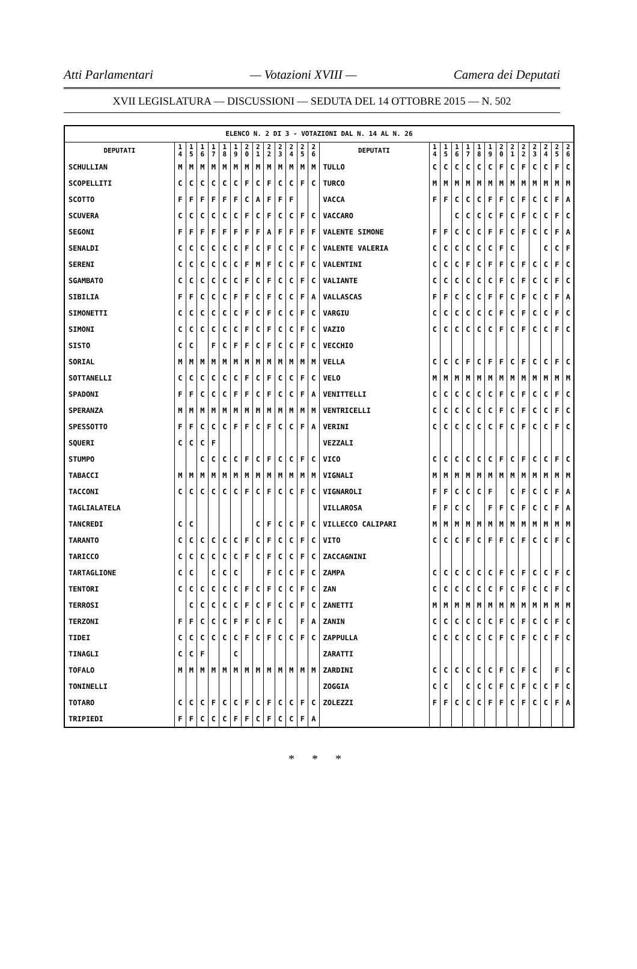Atti Parlamentari — Votazioni XVIII — Camera dei Deputati
XVII LEGISLATURA — DISCUSSIONI — SEDUTA DEL 14 OTTOBRE 2015 — N. 502
| ELENCO N. 2 DI 3 - VOTAZIONI DAL N. 14 AL N. 26 | | | | | | | | | | | | | | | | | | | | | | | | | | | |
| --- | --- | --- | --- | --- | --- | --- | --- | --- | --- | --- | --- | --- | --- | --- | --- | --- | --- | --- | --- | --- | --- | --- | --- | --- | --- | --- | --- |
| DEPUTATI | 1 4 | 1 5 | 1 6 | 1 7 | 1 8 | 1 9 | 2 0 | 2 1 | 2 2 | 2 3 | 2 4 | 2 5 | 2 6 | DEPUTATI | 1 4 | 1 5 | 1 6 | 1 7 | 1 8 | 1 9 | 2 0 | 2 1 | 2 2 | 2 3 | 2 4 | 2 5 | 2 6 |
| SCHULLIAN | M | M | M | M | M | M | M | M | M | M | M | M | M | TULLO | C | C | C | C | C | C | F | C | F | C | C | F | C |
| SCOPELLITI | C | C | C | C | C | C | F | C | F | C | C | F | C | TURCO | M | M | M | M | M | M | M | M | M | M | M | M | M |
| SCOTTO | F | F | F | F | F | F | C | A | F | F | F | | | VACCA | F | F | C | C | C | F | F | C | F | C | C | F | A |
| SCUVERA | C | C | C | C | C | C | F | C | F | C | C | F | C | VACCARO | | | C | C | C | C | F | C | F | C | C | F | C |
| SEGONI | F | F | F | F | F | F | F | F | A | F | F | F | F | VALENTE SIMONE | F | F | C | C | C | F | F | C | F | C | C | F | A |
| SENALDI | C | C | C | C | C | C | F | C | F | C | C | F | C | VALENTE VALERIA | C | C | C | C | C | C | F | C | | | C | C | F |
| SERENI | C | C | C | C | C | C | F | M | F | C | C | F | C | VALENTINI | C | C | C | F | C | F | F | C | F | C | C | F | C |
| SGAMBATO | C | C | C | C | C | C | F | C | F | C | C | F | C | VALIANTE | C | C | C | C | C | C | F | C | F | C | C | F | C |
| SIBILIA | F | F | C | C | C | F | F | C | F | C | C | F | A | VALLASCAS | F | F | C | C | C | F | F | C | F | C | C | F | A |
| SIMONETTI | C | C | C | C | C | C | F | C | F | C | C | F | C | VARGIU | C | C | C | C | C | C | F | C | F | C | C | F | C |
| SIMONI | C | C | C | C | C | C | F | C | F | C | C | F | C | VAZIO | C | C | C | C | C | C | F | C | F | C | C | F | C |
| SISTO | C | C | | F | C | F | F | C | F | C | C | F | C | VECCHIO | | | | | | | | | | | | | |
| SORIAL | M | M | M | M | M | M | M | M | M | M | M | M | M | VELLA | C | C | C | F | C | F | F | C | F | C | C | F | C |
| SOTTANELLI | C | C | C | C | C | C | F | C | F | C | C | F | C | VELO | M | M | M | M | M | M | M | M | M | M | M | M | M |
| SPADONI | F | F | C | C | C | F | F | C | F | C | C | F | A | VENITTELLI | C | C | C | C | C | C | F | C | F | C | C | F | C |
| SPERANZA | M | M | M | M | M | M | M | M | M | M | M | M | M | VENTRICELLI | C | C | C | C | C | C | F | C | F | C | C | F | C |
| SPESSOTTO | F | F | C | C | C | F | F | C | F | C | C | F | A | VERINI | C | C | C | C | C | C | F | C | F | C | C | F | C |
| SQUERI | C | C | C | F | | | | | | | | | | VEZZALI | | | | | | | | | | | | | |
| STUMPO | | | C | C | C | C | F | C | F | C | C | F | C | VICO | C | C | C | C | C | C | F | C | F | C | C | F | C |
| TABACCI | M | M | M | M | M | M | M | M | M | M | M | M | M | VIGNALI | M | M | M | M | M | M | M | M | M | M | M | M | M |
| TACCONI | C | C | C | C | C | C | F | C | F | C | C | F | C | VIGNAROLI | F | F | C | C | C | F | | C | F | C | C | F | A |
| TAGLIALATELA | | | | | | | | | | | | | | VILLAROSA | F | F | C | C | | F | F | C | F | C | C | F | A |
| TANCREDI | C | C | | | | | | C | F | C | C | F | C | VILLECCO CALIPARI | M | M | M | M | M | M | M | M | M | M | M | M | M |
| TARANTO | C | C | C | C | C | C | F | C | F | C | C | F | C | VITO | C | C | C | F | C | F | F | C | F | C | C | F | C |
| TARICCO | C | C | C | C | C | C | F | C | F | C | C | F | C | ZACCAGNINI | | | | | | | | | | | | | |
| TARTAGLIONE | C | C | | C | C | C | | | F | C | C | F | C | ZAMPA | C | C | C | C | C | C | F | C | F | C | C | F | C |
| TENTORI | C | C | C | C | C | C | F | C | F | C | C | F | C | ZAN | C | C | C | C | C | C | F | C | F | C | C | F | C |
| TERROSI | | C | C | C | C | C | F | C | F | C | C | F | C | ZANETTI | M | M | M | M | M | M | M | M | M | M | M | M | M |
| TERZONI | F | F | C | C | C | F | F | C | F | C | | F | A | ZANIN | C | C | C | C | C | C | F | C | F | C | C | F | C |
| TIDEI | C | C | C | C | C | C | F | C | F | C | C | F | C | ZAPPULLA | C | C | C | C | C | C | F | C | F | C | C | F | C |
| TINAGLI | C | C | F | | | C | | | | | | | | ZARATTI | | | | | | | | | | | | | |
| TOFALO | M | M | M | M | M | M | M | M | M | M | M | M | M | ZARDINI | C | C | C | C | C | C | F | C | F | C | | F | C |
| TONINELLI | | | | | | | | | | | | | | ZOGGIA | C | C | | C | C | C | F | C | F | C | C | F | C |
| TOTARO | C | C | C | F | C | C | F | C | F | C | C | F | C | ZOLEZZI | F | F | C | C | C | F | F | C | F | C | C | F | A |
| TRIPIEDI | F | F | C | C | C | F | F | C | F | C | C | F | A | | | | | | | | | | | | | | |
* * *